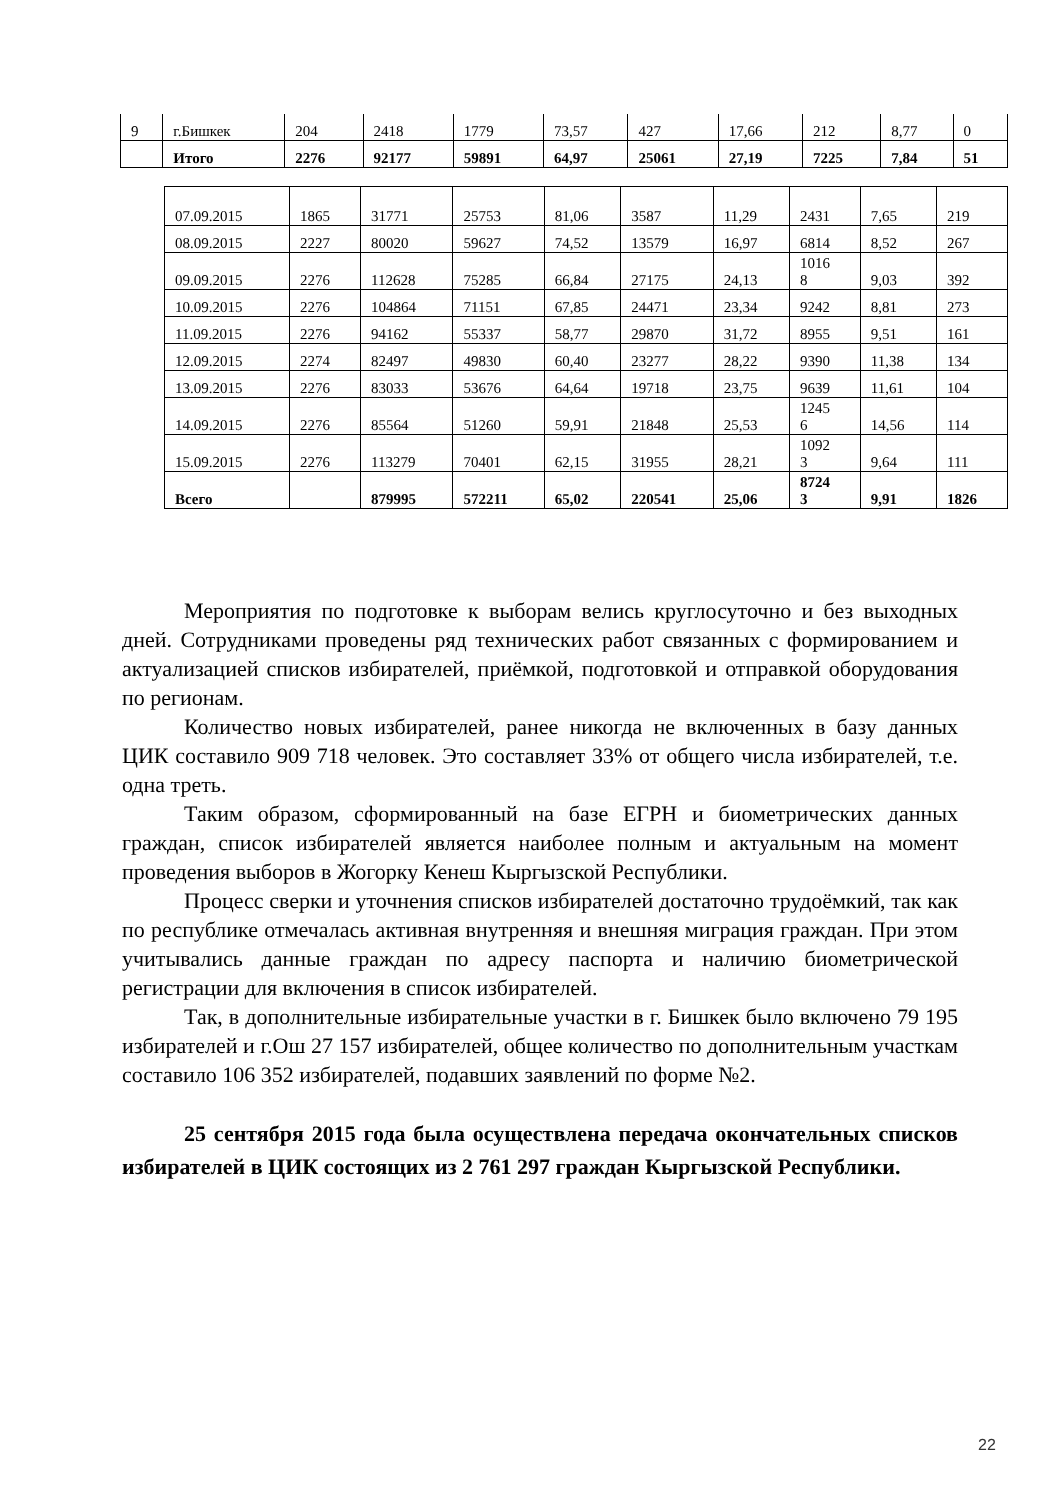| 9 | г.Бишкек | 204 | 2418 | 1779 | 73,57 | 427 | 17,66 | 212 | 8,77 | 0 |
| | Итого | 2276 | 92177 | 59891 | 64,97 | 25061 | 27,19 | 7225 | 7,84 | 51 |
| 07.09.2015 | 1865 | 31771 | 25753 | 81,06 | 3587 | 11,29 | 2431 | 7,65 | 219 |
| 08.09.2015 | 2227 | 80020 | 59627 | 74,52 | 13579 | 16,97 | 6814 | 8,52 | 267 |
| 09.09.2015 | 2276 | 112628 | 75285 | 66,84 | 27175 | 24,13 | 1016 8 | 9,03 | 392 |
| 10.09.2015 | 2276 | 104864 | 71151 | 67,85 | 24471 | 23,34 | 9242 | 8,81 | 273 |
| 11.09.2015 | 2276 | 94162 | 55337 | 58,77 | 29870 | 31,72 | 8955 | 9,51 | 161 |
| 12.09.2015 | 2274 | 82497 | 49830 | 60,40 | 23277 | 28,22 | 9390 | 11,38 | 134 |
| 13.09.2015 | 2276 | 83033 | 53676 | 64,64 | 19718 | 23,75 | 9639 | 11,61 | 104 |
| 14.09.2015 | 2276 | 85564 | 51260 | 59,91 | 21848 | 25,53 | 1245 6 | 14,56 | 114 |
| 15.09.2015 | 2276 | 113279 | 70401 | 62,15 | 31955 | 28,21 | 1092 3 | 9,64 | 111 |
| Всего | | 879995 | 572211 | 65,02 | 220541 | 25,06 | 8724 3 | 9,91 | 1826 |
Мероприятия по подготовке к выборам велись круглосуточно и без выходных дней. Сотрудниками проведены ряд технических работ связанных с формированием и актуализацией списков избирателей, приёмкой, подготовкой и отправкой оборудования по регионам.
Количество новых избирателей, ранее никогда не включенных в базу данных ЦИК составило 909 718 человек. Это составляет 33% от общего числа избирателей, т.е. одна треть.
Таким образом, сформированный на базе ЕГРН и биометрических данных граждан, список избирателей является наиболее полным и актуальным на момент проведения выборов в Жогорку Кенеш Кыргызской Республики.
Процесс сверки и уточнения списков избирателей достаточно трудоёмкий, так как по республике отмечалась активная внутренняя и внешняя миграция граждан. При этом учитывались данные граждан по адресу паспорта и наличию биометрической регистрации для включения в список избирателей.
Так, в дополнительные избирательные участки в г. Бишкек было включено 79 195 избирателей и г.Ош 27 157 избирателей, общее количество по дополнительным участкам составило 106 352 избирателей, подавших заявлений по форме №2.
25 сентября 2015 года была осуществлена передача окончательных списков избирателей в ЦИК состоящих из 2 761 297 граждан Кыргызской Республики.
22